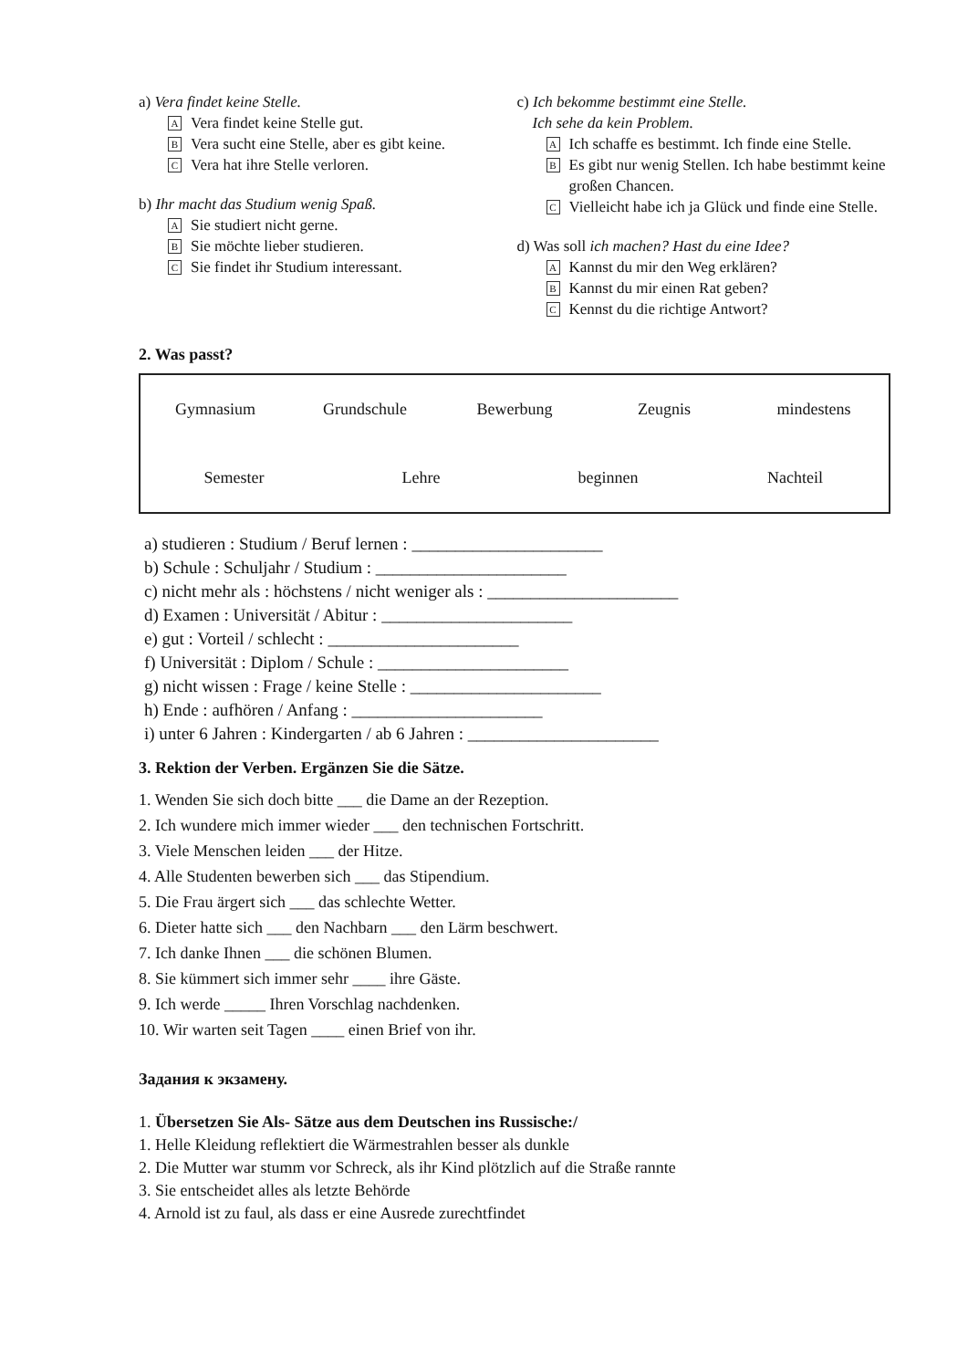a) Vera findet keine Stelle.
A Vera findet keine Stelle gut.
B Vera sucht eine Stelle, aber es gibt keine.
C Vera hat ihre Stelle verloren.
b) Ihr macht das Studium wenig Spaß.
A Sie studiert nicht gerne.
B Sie möchte lieber studieren.
C Sie findet ihr Studium interessant.
c) Ich bekomme bestimmt eine Stelle.
Ich sehe da kein Problem.
A Ich schaffe es bestimmt. Ich finde eine Stelle.
B Es gibt nur wenig Stellen. Ich habe bestimmt keine großen Chancen.
C Vielleicht habe ich ja Glück und finde eine Stelle.
d) Was soll ich machen? Hast du eine Idee?
A Kannst du mir den Weg erklären?
B Kannst du mir einen Rat geben?
C Kennst du die richtige Antwort?
2. Was passt?
Gymnasium Grundschule Bewerbung Zeugnis mindestens Semester Lehre beginnen Nachteil
a) studieren : Studium / Beruf lernen : ______________________
b) Schule : Schuljahr / Studium : ______________________
c) nicht mehr als : höchstens / nicht weniger als : ______________________
d) Examen : Universität / Abitur : ______________________
e) gut : Vorteil / schlecht : ______________________
f) Universität : Diplom / Schule : ______________________
g) nicht wissen : Frage / keine Stelle : ______________________
h) Ende : aufhören / Anfang : ______________________
i) unter 6 Jahren : Kindergarten / ab 6 Jahren : ______________________
3. Rektion der Verben. Ergänzen Sie die Sätze.
1. Wenden Sie sich doch bitte ___ die Dame an der Rezeption.
2. Ich wundere mich immer wieder ___ den technischen Fortschritt.
3. Viele Menschen leiden ___ der Hitze.
4. Alle Studenten bewerben sich ___ das Stipendium.
5. Die Frau ärgert sich ___ das schlechte Wetter.
6. Dieter hatte sich ___ den Nachbarn ___ den Lärm beschwert.
7. Ich danke Ihnen ___ die schönen Blumen.
8. Sie kümmert sich immer sehr ____ ihre Gäste.
9. Ich werde _____ Ihren Vorschlag nachdenken.
10. Wir warten seit Tagen ____ einen Brief von ihr.
Задания к экзамену.
1. Übersetzen Sie Als- Sätze aus dem Deutschen ins Russische:/
1. Helle Kleidung reflektiert die Wärmestrahlen besser als dunkle
2. Die Mutter war stumm vor Schreck, als ihr Kind plötzlich auf die Straße rannte
3. Sie entscheidet alles als letzte Behörde
4. Arnold ist zu faul, als dass er eine Ausrede zurechtfindet